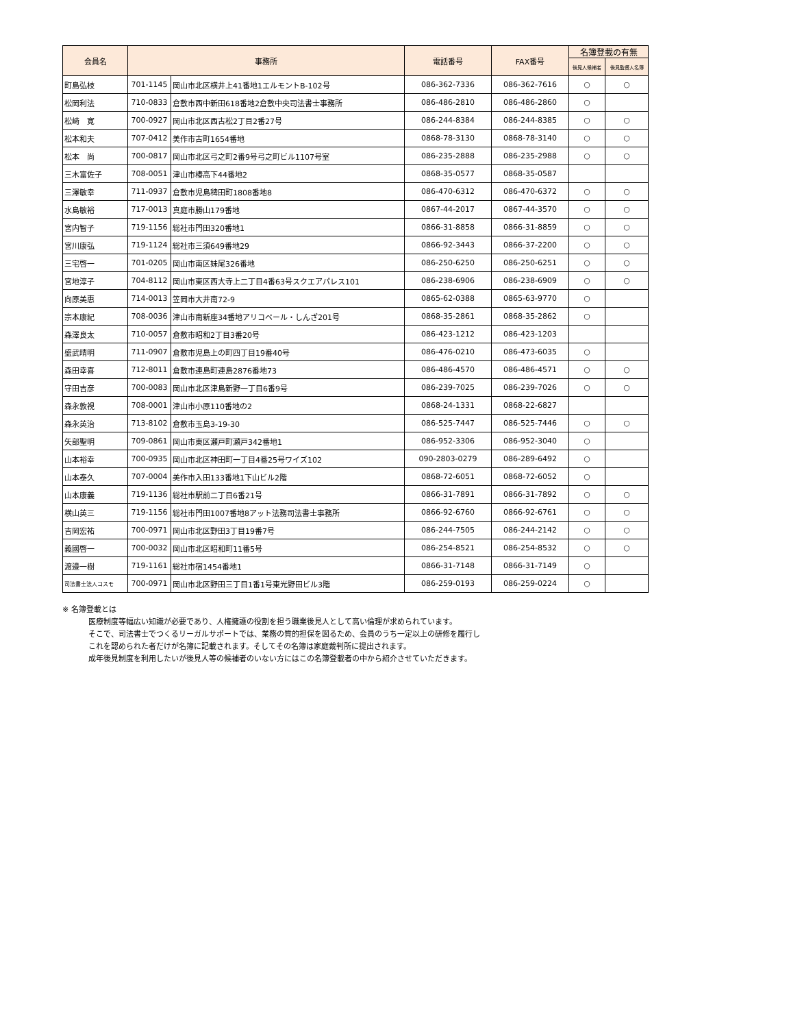| 会員名 | 事務所 | | 電話番号 | FAX番号 | 名簿登載の有無 | |
| --- | --- | --- | --- | --- | --- | --- |
| | | | | | 後見人候補者 | 後見監督人名簿 |
| 町島弘枝 | 701-1145 | 岡山市北区横井上41番地1エルモントB-102号 | 086-362-7336 | 086-362-7616 | ○ | ○ |
| 松岡利法 | 710-0833 | 倉敷市西中新田618番地2倉敷中央司法書士事務所 | 086-486-2810 | 086-486-2860 | ○ | |
| 松﨑 寛 | 700-0927 | 岡山市北区西古松2丁目2番27号 | 086-244-8384 | 086-244-8385 | ○ | ○ |
| 松本和夫 | 707-0412 | 美作市古町1654番地 | 0868-78-3130 | 0868-78-3140 | ○ | ○ |
| 松本 尚 | 700-0817 | 岡山市北区弓之町2番9号弓之町ビル1107号室 | 086-235-2888 | 086-235-2988 | ○ | ○ |
| 三木富佐子 | 708-0051 | 津山市椿高下44番地2 | 0868-35-0577 | 0868-35-0587 | | |
| 三澤敏幸 | 711-0937 | 倉敷市児島稗田町1808番地8 | 086-470-6312 | 086-470-6372 | ○ | ○ |
| 水島敏裕 | 717-0013 | 真庭市勝山179番地 | 0867-44-2017 | 0867-44-3570 | ○ | ○ |
| 宮内智子 | 719-1156 | 総社市門田320番地1 | 0866-31-8858 | 0866-31-8859 | ○ | ○ |
| 宮川康弘 | 719-1124 | 総社市三須649番地29 | 0866-92-3443 | 0866-37-2200 | ○ | ○ |
| 三宅啓一 | 701-0205 | 岡山市南区妹尾326番地 | 086-250-6250 | 086-250-6251 | ○ | ○ |
| 宮地淳子 | 704-8112 | 岡山市東区西大寺上二丁目4番63号スクエアパレス101 | 086-238-6906 | 086-238-6909 | ○ | ○ |
| 向原美惠 | 714-0013 | 笠岡市大井南72-9 | 0865-62-0388 | 0865-63-9770 | ○ | |
| 宗本康紀 | 708-0036 | 津山市南新座34番地アリコベール・しんざ201号 | 0868-35-2861 | 0868-35-2862 | ○ | |
| 森澤良太 | 710-0057 | 倉敷市昭和2丁目3番20号 | 086-423-1212 | 086-423-1203 | | |
| 盛武晴明 | 711-0907 | 倉敷市児島上の町四丁目19番40号 | 086-476-0210 | 086-473-6035 | ○ | |
| 森田幸喜 | 712-8011 | 倉敷市連島町連島2876番地73 | 086-486-4570 | 086-486-4571 | ○ | ○ |
| 守田吉彦 | 700-0083 | 岡山市北区津島新野一丁目6番9号 | 086-239-7025 | 086-239-7026 | ○ | ○ |
| 森永敦視 | 708-0001 | 津山市小原110番地の2 | 0868-24-1331 | 0868-22-6827 | | |
| 森永英治 | 713-8102 | 倉敷市玉島3-19-30 | 086-525-7447 | 086-525-7446 | ○ | ○ |
| 矢部聖明 | 709-0861 | 岡山市東区瀬戸町瀬戸342番地1 | 086-952-3306 | 086-952-3040 | ○ | |
| 山本裕幸 | 700-0935 | 岡山市北区神田町一丁目4番25号ワイズ102 | 090-2803-0279 | 086-289-6492 | ○ | |
| 山本泰久 | 707-0004 | 美作市入田133番地1下山ビル2階 | 0868-72-6051 | 0868-72-6052 | ○ | |
| 山本康義 | 719-1136 | 総社市駅前二丁目6番21号 | 0866-31-7891 | 0866-31-7892 | ○ | ○ |
| 横山英三 | 719-1156 | 総社市門田1007番地8アット法務司法書士事務所 | 0866-92-6760 | 0866-92-6761 | ○ | ○ |
| 吉岡宏祐 | 700-0971 | 岡山市北区野田3丁目19番7号 | 086-244-7505 | 086-244-2142 | ○ | ○ |
| 義國啓一 | 700-0032 | 岡山市北区昭和町11番5号 | 086-254-8521 | 086-254-8532 | ○ | ○ |
| 渡邉一樹 | 719-1161 | 総社市宿1454番地1 | 0866-31-7148 | 0866-31-7149 | ○ | |
| 司法書士法人コスモ | 700-0971 | 岡山市北区野田三丁目1番1号東光野田ビル3階 | 086-259-0193 | 086-259-0224 | ○ | |
※ 名簿登載とは
医療制度等幅広い知識が必要であり、人権擁護の役割を担う職業後見人として高い倫理が求められています。
そこで、司法書士でつくるリーガルサポートでは、業務の質的担保を図るため、会員のうち一定以上の研修を履行し
これを認められた者だけが名簿に記載されます。そしてその名簿は家庭裁判所に提出されます。
成年後見制度を利用したいが後見人等の候補者のいない方にはこの名簿登載者の中から紹介させていただきます。